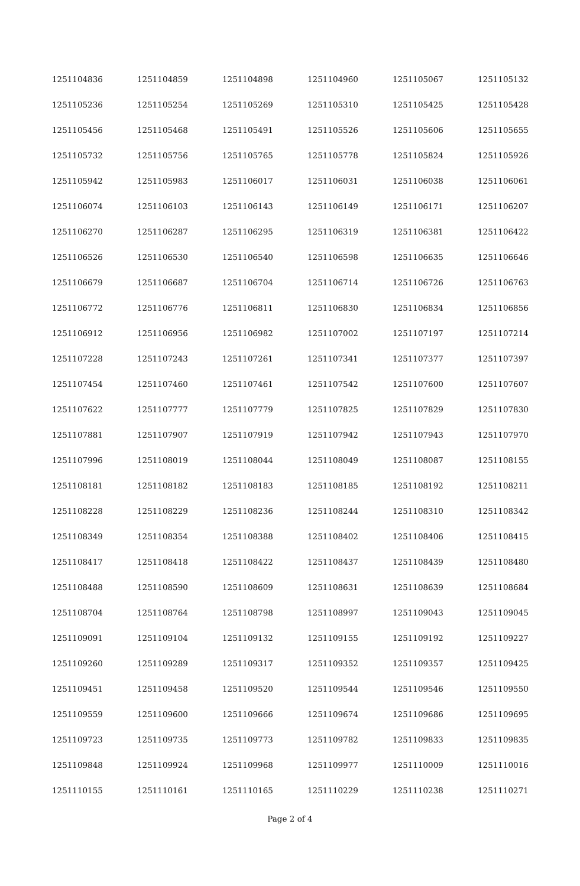| 1251104836 | 1251104859 | 1251104898 | 1251104960 | 1251105067 | 1251105132 |
| 1251105236 | 1251105254 | 1251105269 | 1251105310 | 1251105425 | 1251105428 |
| 1251105456 | 1251105468 | 1251105491 | 1251105526 | 1251105606 | 1251105655 |
| 1251105732 | 1251105756 | 1251105765 | 1251105778 | 1251105824 | 1251105926 |
| 1251105942 | 1251105983 | 1251106017 | 1251106031 | 1251106038 | 1251106061 |
| 1251106074 | 1251106103 | 1251106143 | 1251106149 | 1251106171 | 1251106207 |
| 1251106270 | 1251106287 | 1251106295 | 1251106319 | 1251106381 | 1251106422 |
| 1251106526 | 1251106530 | 1251106540 | 1251106598 | 1251106635 | 1251106646 |
| 1251106679 | 1251106687 | 1251106704 | 1251106714 | 1251106726 | 1251106763 |
| 1251106772 | 1251106776 | 1251106811 | 1251106830 | 1251106834 | 1251106856 |
| 1251106912 | 1251106956 | 1251106982 | 1251107002 | 1251107197 | 1251107214 |
| 1251107228 | 1251107243 | 1251107261 | 1251107341 | 1251107377 | 1251107397 |
| 1251107454 | 1251107460 | 1251107461 | 1251107542 | 1251107600 | 1251107607 |
| 1251107622 | 1251107777 | 1251107779 | 1251107825 | 1251107829 | 1251107830 |
| 1251107881 | 1251107907 | 1251107919 | 1251107942 | 1251107943 | 1251107970 |
| 1251107996 | 1251108019 | 1251108044 | 1251108049 | 1251108087 | 1251108155 |
| 1251108181 | 1251108182 | 1251108183 | 1251108185 | 1251108192 | 1251108211 |
| 1251108228 | 1251108229 | 1251108236 | 1251108244 | 1251108310 | 1251108342 |
| 1251108349 | 1251108354 | 1251108388 | 1251108402 | 1251108406 | 1251108415 |
| 1251108417 | 1251108418 | 1251108422 | 1251108437 | 1251108439 | 1251108480 |
| 1251108488 | 1251108590 | 1251108609 | 1251108631 | 1251108639 | 1251108684 |
| 1251108704 | 1251108764 | 1251108798 | 1251108997 | 1251109043 | 1251109045 |
| 1251109091 | 1251109104 | 1251109132 | 1251109155 | 1251109192 | 1251109227 |
| 1251109260 | 1251109289 | 1251109317 | 1251109352 | 1251109357 | 1251109425 |
| 1251109451 | 1251109458 | 1251109520 | 1251109544 | 1251109546 | 1251109550 |
| 1251109559 | 1251109600 | 1251109666 | 1251109674 | 1251109686 | 1251109695 |
| 1251109723 | 1251109735 | 1251109773 | 1251109782 | 1251109833 | 1251109835 |
| 1251109848 | 1251109924 | 1251109968 | 1251109977 | 1251110009 | 1251110016 |
| 1251110155 | 1251110161 | 1251110165 | 1251110229 | 1251110238 | 1251110271 |
Page 2 of 4